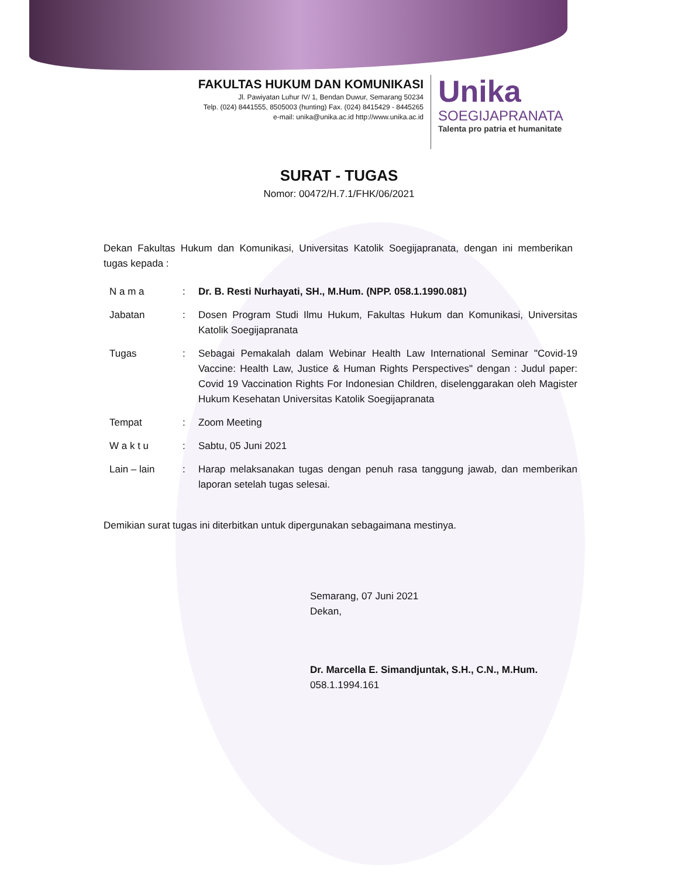FAKULTAS HUKUM DAN KOMUNIKASI
Jl. Pawiyatan Luhur IV/ 1, Bendan Duwur, Semarang 50234
Telp. (024) 8441555, 8505003 (hunting) Fax. (024) 8415429 - 8445265
e-mail: unika@unika.ac.id http://www.unika.ac.id
Unika
SOEGIJAPRANATA
Talenta pro patria et humanitate
SURAT - TUGAS
Nomor: 00472/H.7.1/FHK/06/2021
Dekan Fakultas Hukum dan Komunikasi, Universitas Katolik Soegijapranata, dengan ini memberikan tugas kepada :
| N a m a | : | Dr. B. Resti Nurhayati, SH., M.Hum. (NPP. 058.1.1990.081) |
| Jabatan | : | Dosen Program Studi Ilmu Hukum, Fakultas Hukum dan Komunikasi, Universitas Katolik Soegijapranata |
| Tugas | : | Sebagai Pemakalah dalam Webinar Health Law International Seminar "Covid-19 Vaccine: Health Law, Justice & Human Rights Perspectives" dengan : Judul paper: Covid 19 Vaccination Rights For Indonesian Children, diselenggarakan oleh Magister Hukum Kesehatan Universitas Katolik Soegijapranata |
| Tempat | : | Zoom Meeting |
| W a k t u | : | Sabtu, 05 Juni 2021 |
| Lain – lain | : | Harap melaksanakan tugas dengan penuh rasa tanggung jawab, dan memberikan laporan setelah tugas selesai. |
Demikian surat tugas ini diterbitkan untuk dipergunakan sebagaimana mestinya.
Semarang, 07 Juni 2021
Dekan,
Dr. Marcella E. Simandjuntak, S.H., C.N., M.Hum.
058.1.1994.161